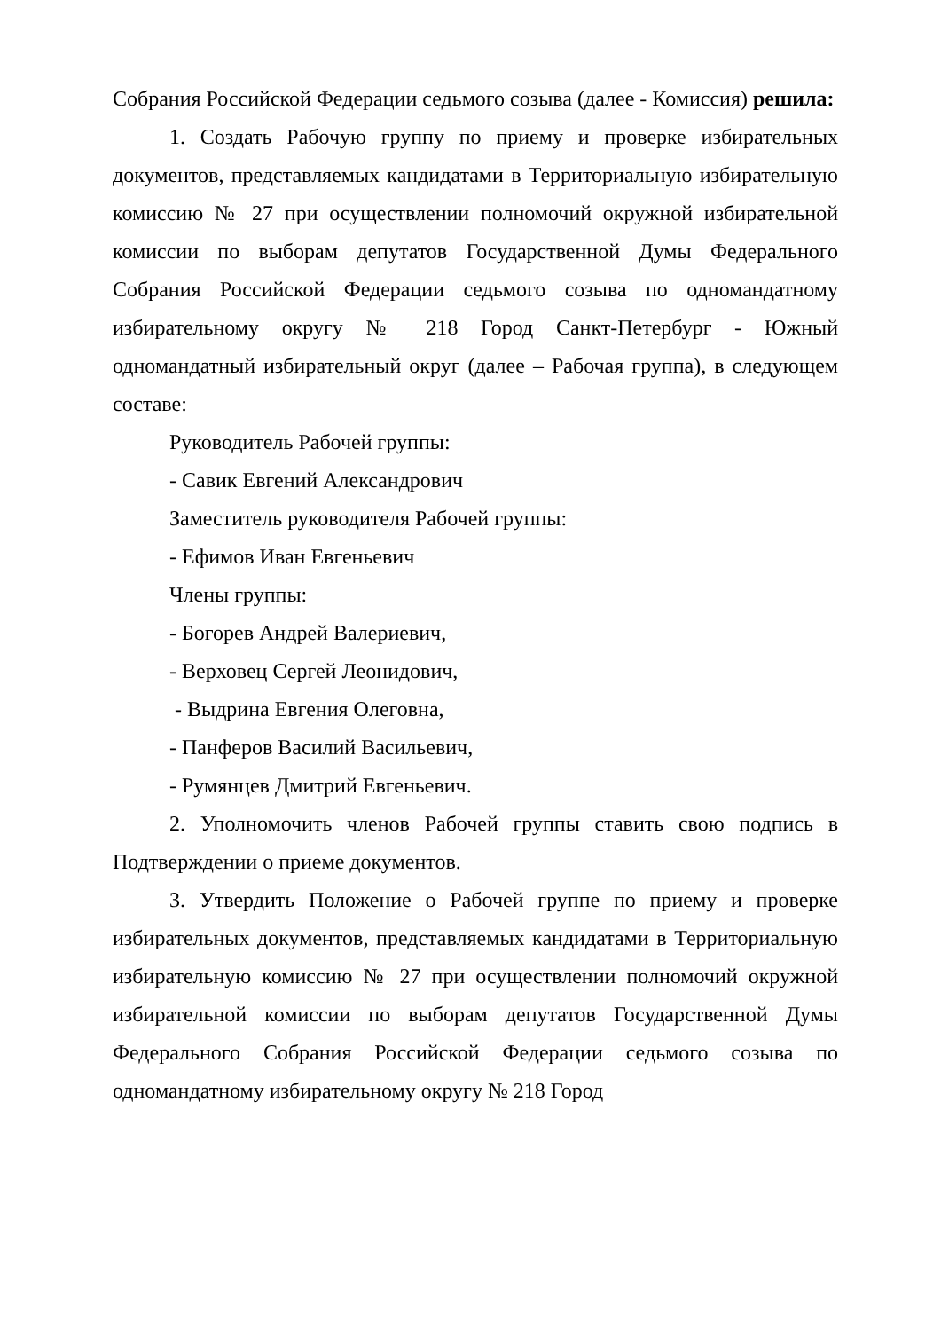Собрания Российской Федерации седьмого созыва (далее - Комиссия) решила:
1. Создать Рабочую группу по приему и проверке избирательных документов, представляемых кандидатами в Территориальную избирательную комиссию № 27 при осуществлении полномочий окружной избирательной комиссии по выборам депутатов Государственной Думы Федерального Собрания Российской Федерации седьмого созыва по одномандатному избирательному округу № 218 Город Санкт-Петербург - Южный одномандатный избирательный округ (далее – Рабочая группа), в следующем составе:
Руководитель Рабочей группы:
- Савик Евгений Александрович
Заместитель руководителя Рабочей группы:
- Ефимов Иван Евгеньевич
Члены группы:
- Богорев Андрей Валериевич,
- Верховец Сергей Леонидович,
- Выдрина Евгения Олеговна,
- Панферов Василий Васильевич,
- Румянцев Дмитрий Евгеньевич.
2. Уполномочить членов Рабочей группы ставить свою подпись в Подтверждении о приеме документов.
3. Утвердить Положение о Рабочей группе по приему и проверке избирательных документов, представляемых кандидатами в Территориальную избирательную комиссию № 27 при осуществлении полномочий окружной избирательной комиссии по выборам депутатов Государственной Думы Федерального Собрания Российской Федерации седьмого созыва по одномандатному избирательному округу № 218 Город